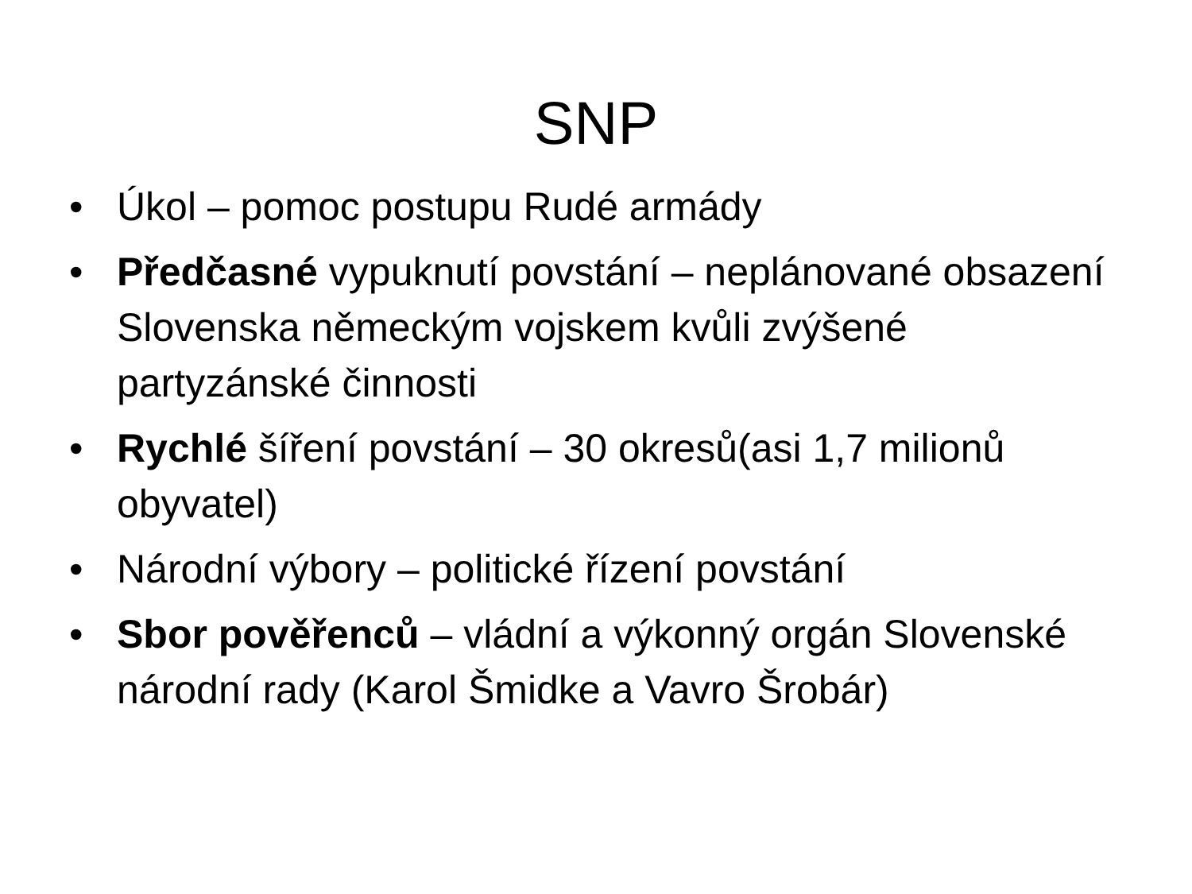SNP
• Úkol – pomoc postupu Rudé armády
• Předčasné vypuknutí povstání – neplánované obsazení Slovenska německým vojskem kvůli zvýšené partyzánské činnosti
• Rychlé šíření povstání – 30 okresů(asi 1,7 milionů obyvatel)
• Národní výbory – politické řízení povstání
• Sbor pověřenců – vládní a výkonný orgán Slovenské národní rady (Karol Šmidke a Vavro Šrobár)